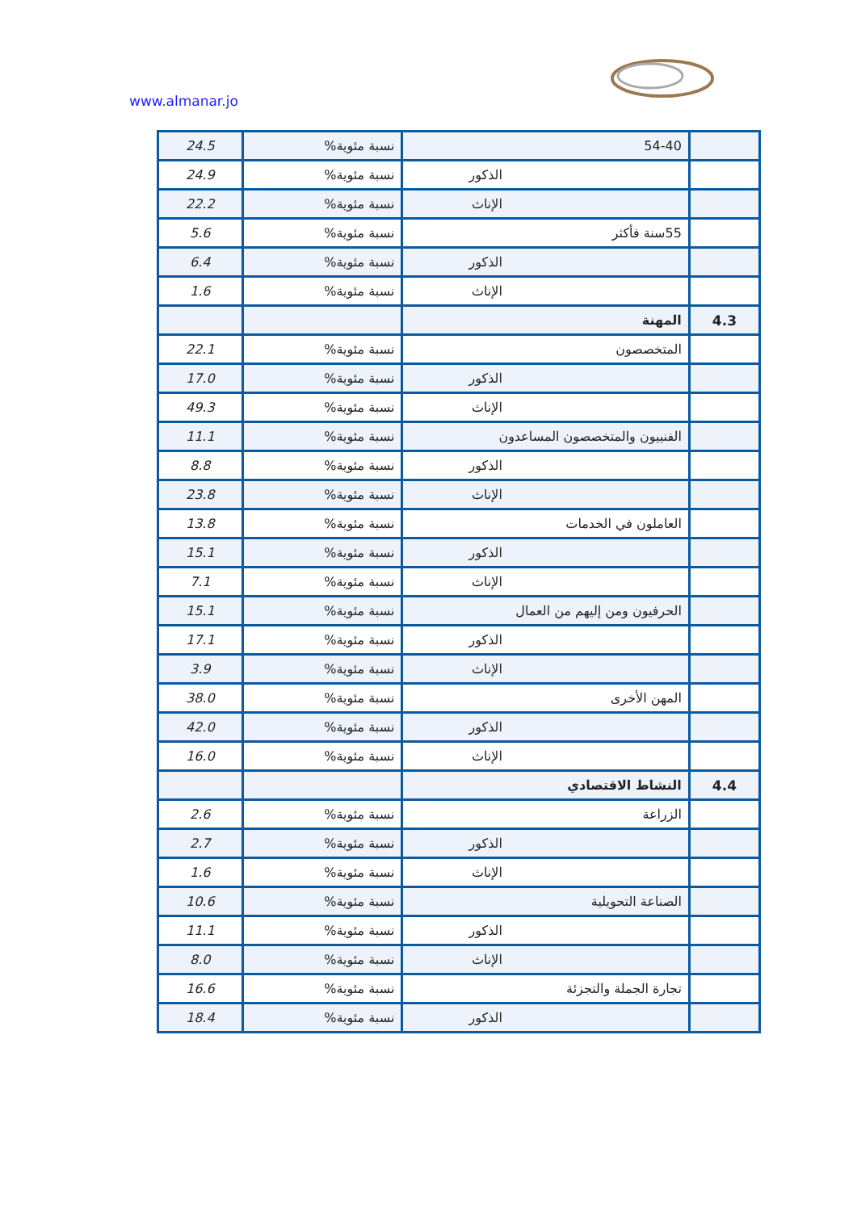www.almanar.jo
| | 54-40 | نسبة مئوية% | 24.5 |
| | الذكور | نسبة مئوية% | 24.9 |
| | الإناث | نسبة مئوية% | 22.2 |
| | 55سنة فأكثر | نسبة مئوية% | 5.6 |
| | الذكور | نسبة مئوية% | 6.4 |
| | الإناث | نسبة مئوية% | 1.6 |
| 4.3 | المهنة | | |
| | المتخصصون | نسبة مئوية% | 22.1 |
| | الذكور | نسبة مئوية% | 17.0 |
| | الإناث | نسبة مئوية% | 49.3 |
| | الفنييون والمتخصصون المساعدون | نسبة مئوية% | 11.1 |
| | الذكور | نسبة مئوية% | 8.8 |
| | الإناث | نسبة مئوية% | 23.8 |
| | العاملون في الخدمات | نسبة مئوية% | 13.8 |
| | الذكور | نسبة مئوية% | 15.1 |
| | الإناث | نسبة مئوية% | 7.1 |
| | الحرفيون ومن إليهم من العمال | نسبة مئوية% | 15.1 |
| | الذكور | نسبة مئوية% | 17.1 |
| | الإناث | نسبة مئوية% | 3.9 |
| | المهن الأخرى | نسبة مئوية% | 38.0 |
| | الذكور | نسبة مئوية% | 42.0 |
| | الإناث | نسبة مئوية% | 16.0 |
| 4.4 | النشاط الاقتصادي | | |
| | الزراعة | نسبة مئوية% | 2.6 |
| | الذكور | نسبة مئوية% | 2.7 |
| | الإناث | نسبة مئوية% | 1.6 |
| | الصناعة التحويلية | نسبة مئوية% | 10.6 |
| | الذكور | نسبة مئوية% | 11.1 |
| | الإناث | نسبة مئوية% | 8.0 |
| | تجارة الجملة والتجزئة | نسبة مئوية% | 16.6 |
| | الذكور | نسبة مئوية% | 18.4 |